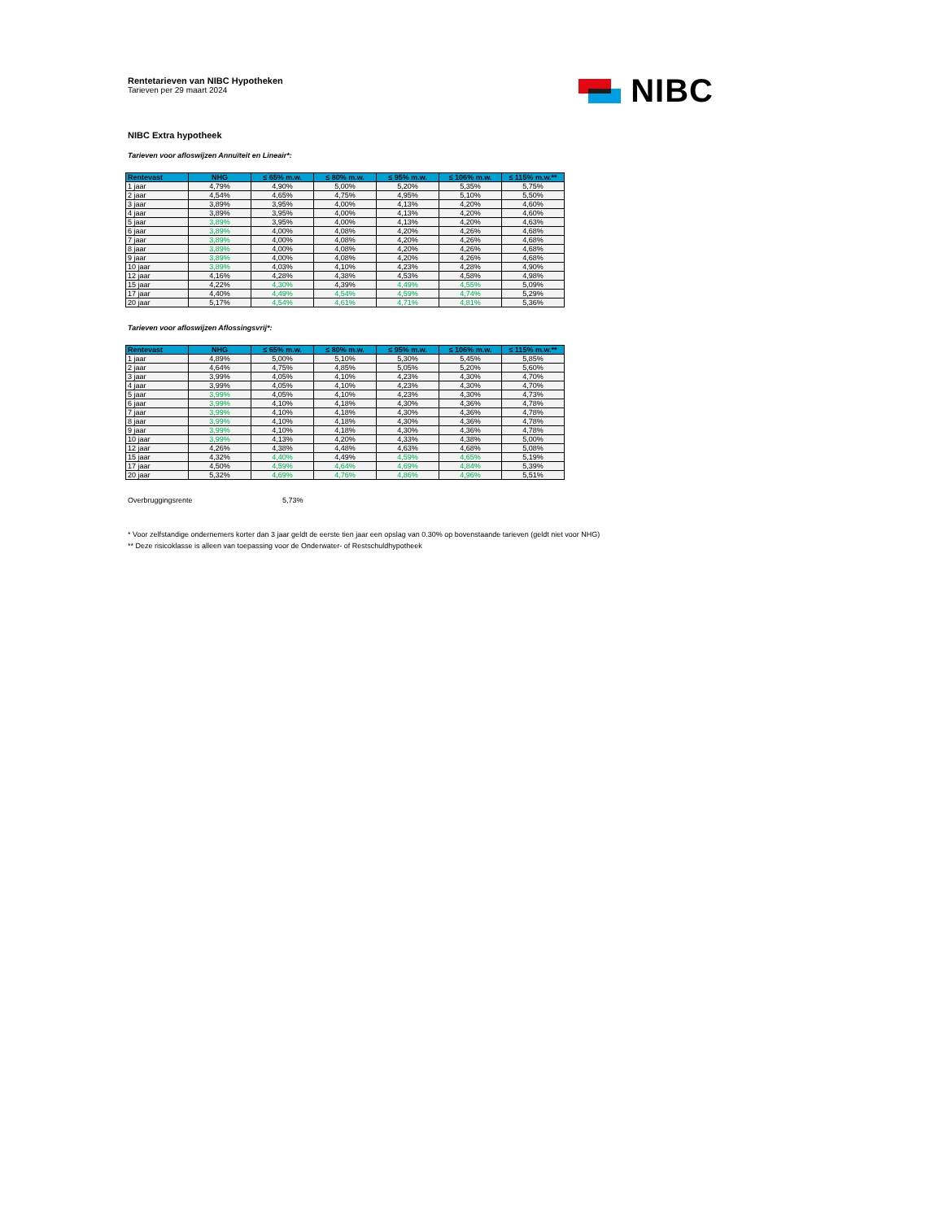Rentetarieven van NIBC Hypotheken
Tarieven per 29 maart 2024
NIBC
NIBC Extra hypotheek
Tarieven voor afloswijzen Annuïteit en Lineair*:
| Rentevast | NHG | ≤ 65% m.w. | ≤ 80% m.w. | ≤ 95% m.w. | ≤ 106% m.w. | ≤ 115% m.w.** |
| --- | --- | --- | --- | --- | --- | --- |
| 1 jaar | 4,79% | 4,90% | 5,00% | 5,20% | 5,35% | 5,75% |
| 2 jaar | 4,54% | 4,65% | 4,75% | 4,95% | 5,10% | 5,50% |
| 3 jaar | 3,89% | 3,95% | 4,00% | 4,13% | 4,20% | 4,60% |
| 4 jaar | 3,89% | 3,95% | 4,00% | 4,13% | 4,20% | 4,60% |
| 5 jaar | 3,89% | 3,95% | 4,00% | 4,13% | 4,20% | 4,63% |
| 6 jaar | 3,89% | 4,00% | 4,08% | 4,20% | 4,26% | 4,68% |
| 7 jaar | 3,89% | 4,00% | 4,08% | 4,20% | 4,26% | 4,68% |
| 8 jaar | 3,89% | 4,00% | 4,08% | 4,20% | 4,26% | 4,68% |
| 9 jaar | 3,89% | 4,00% | 4,08% | 4,20% | 4,26% | 4,68% |
| 10 jaar | 3,89% | 4,03% | 4,10% | 4,23% | 4,28% | 4,90% |
| 12 jaar | 4,16% | 4,28% | 4,38% | 4,53% | 4,58% | 4,98% |
| 15 jaar | 4,22% | 4,30% | 4,39% | 4,49% | 4,55% | 5,09% |
| 17 jaar | 4,40% | 4,49% | 4,54% | 4,59% | 4,74% | 5,29% |
| 20 jaar | 5,17% | 4,54% | 4,61% | 4,71% | 4,81% | 5,36% |
Tarieven voor afloswijzen Aflossingsvrij*:
| Rentevast | NHG | ≤ 65% m.w. | ≤ 80% m.w. | ≤ 95% m.w. | ≤ 106% m.w. | ≤ 115% m.w.** |
| --- | --- | --- | --- | --- | --- | --- |
| 1 jaar | 4,89% | 5,00% | 5,10% | 5,30% | 5,45% | 5,85% |
| 2 jaar | 4,64% | 4,75% | 4,85% | 5,05% | 5,20% | 5,60% |
| 3 jaar | 3,99% | 4,05% | 4,10% | 4,23% | 4,30% | 4,70% |
| 4 jaar | 3,99% | 4,05% | 4,10% | 4,23% | 4,30% | 4,70% |
| 5 jaar | 3,99% | 4,05% | 4,10% | 4,23% | 4,30% | 4,73% |
| 6 jaar | 3,99% | 4,10% | 4,18% | 4,30% | 4,36% | 4,78% |
| 7 jaar | 3,99% | 4,10% | 4,18% | 4,30% | 4,36% | 4,78% |
| 8 jaar | 3,99% | 4,10% | 4,18% | 4,30% | 4,36% | 4,78% |
| 9 jaar | 3,99% | 4,10% | 4,18% | 4,30% | 4,36% | 4,78% |
| 10 jaar | 3,99% | 4,13% | 4,20% | 4,33% | 4,38% | 5,00% |
| 12 jaar | 4,26% | 4,38% | 4,48% | 4,63% | 4,68% | 5,08% |
| 15 jaar | 4,32% | 4,40% | 4,49% | 4,59% | 4,65% | 5,19% |
| 17 jaar | 4,50% | 4,59% | 4,64% | 4,69% | 4,84% | 5,39% |
| 20 jaar | 5,32% | 4,69% | 4,76% | 4,86% | 4,96% | 5,51% |
Overbruggingsrente 5,73%
* Voor zelfstandige ondernemers korter dan 3 jaar geldt de eerste tien jaar een opslag van 0.30% op bovenstaande tarieven (geldt niet voor NHG)
** Deze risicoklasse is alleen van toepassing voor de Onderwater- of Restschuldhypotheek